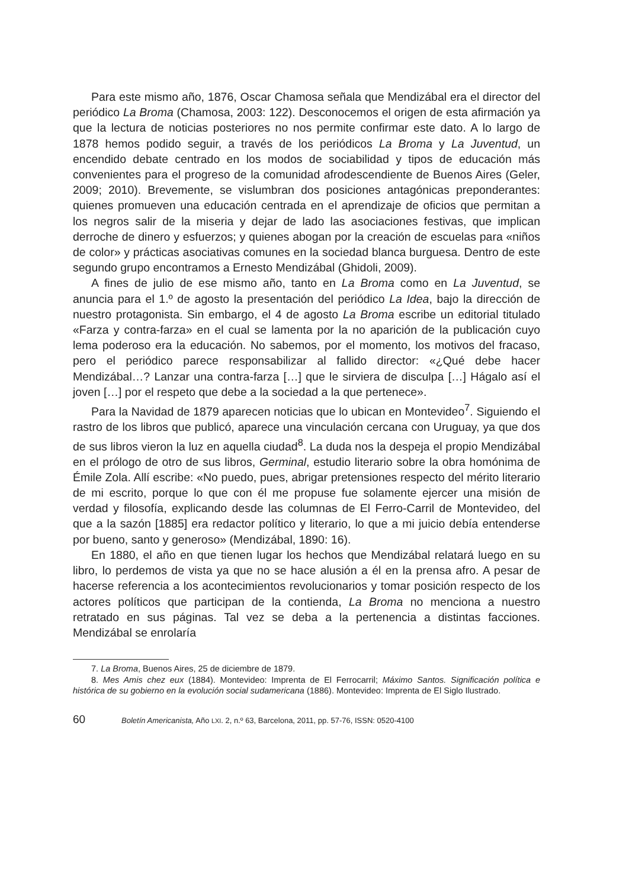Para este mismo año, 1876, Oscar Chamosa señala que Mendizábal era el director del periódico La Broma (Chamosa, 2003: 122). Desconocemos el origen de esta afirmación ya que la lectura de noticias posteriores no nos permite confirmar este dato. A lo largo de 1878 hemos podido seguir, a través de los periódicos La Broma y La Juventud, un encendido debate centrado en los modos de sociabilidad y tipos de educación más convenientes para el progreso de la comunidad afrodescendiente de Buenos Aires (Geler, 2009; 2010). Brevemente, se vislumbran dos posiciones antagónicas preponderantes: quienes promueven una educación centrada en el aprendizaje de oficios que permitan a los negros salir de la miseria y dejar de lado las asociaciones festivas, que implican derroche de dinero y esfuerzos; y quienes abogan por la creación de escuelas para «niños de color» y prácticas asociativas comunes en la sociedad blanca burguesa. Dentro de este segundo grupo encontramos a Ernesto Mendizábal (Ghidoli, 2009).
A fines de julio de ese mismo año, tanto en La Broma como en La Juventud, se anuncia para el 1.º de agosto la presentación del periódico La Idea, bajo la dirección de nuestro protagonista. Sin embargo, el 4 de agosto La Broma escribe un editorial titulado «Farza y contra-farza» en el cual se lamenta por la no aparición de la publicación cuyo lema poderoso era la educación. No sabemos, por el momento, los motivos del fracaso, pero el periódico parece responsabilizar al fallido director: «¿Qué debe hacer Mendizábal…? Lanzar una contra-farza […] que le sirviera de disculpa […] Hágalo así el joven […] por el respeto que debe a la sociedad a la que pertenece».
Para la Navidad de 1879 aparecen noticias que lo ubican en Montevideo<sup>7</sup>. Siguiendo el rastro de los libros que publicó, aparece una vinculación cercana con Uruguay, ya que dos de sus libros vieron la luz en aquella ciudad<sup>8</sup>. La duda nos la despeja el propio Mendizábal en el prólogo de otro de sus libros, Germinal, estudio literario sobre la obra homónima de Émile Zola. Allí escribe: «No puedo, pues, abrigar pretensiones respecto del mérito literario de mi escrito, porque lo que con él me propuse fue solamente ejercer una misión de verdad y filosofía, explicando desde las columnas de El Ferro-Carril de Montevideo, del que a la sazón [1885] era redactor político y literario, lo que a mi juicio debía entenderse por bueno, santo y generoso» (Mendizábal, 1890: 16).
En 1880, el año en que tienen lugar los hechos que Mendizábal relatará luego en su libro, lo perdemos de vista ya que no se hace alusión a él en la prensa afro. A pesar de hacerse referencia a los acontecimientos revolucionarios y tomar posición respecto de los actores políticos que participan de la contienda, La Broma no menciona a nuestro retratado en sus páginas. Tal vez se deba a la pertenencia a distintas facciones. Mendizábal se enrolaría
7. La Broma, Buenos Aires, 25 de diciembre de 1879.
8. Mes Amis chez eux (1884). Montevideo: Imprenta de El Ferrocarril; Máximo Santos. Significación política e histórica de su gobierno en la evolución social sudamericana (1886). Montevideo: Imprenta de El Siglo Ilustrado.
60 Boletín Americanista, Año LXI. 2, n.º 63, Barcelona, 2011, pp. 57-76, ISSN: 0520-4100